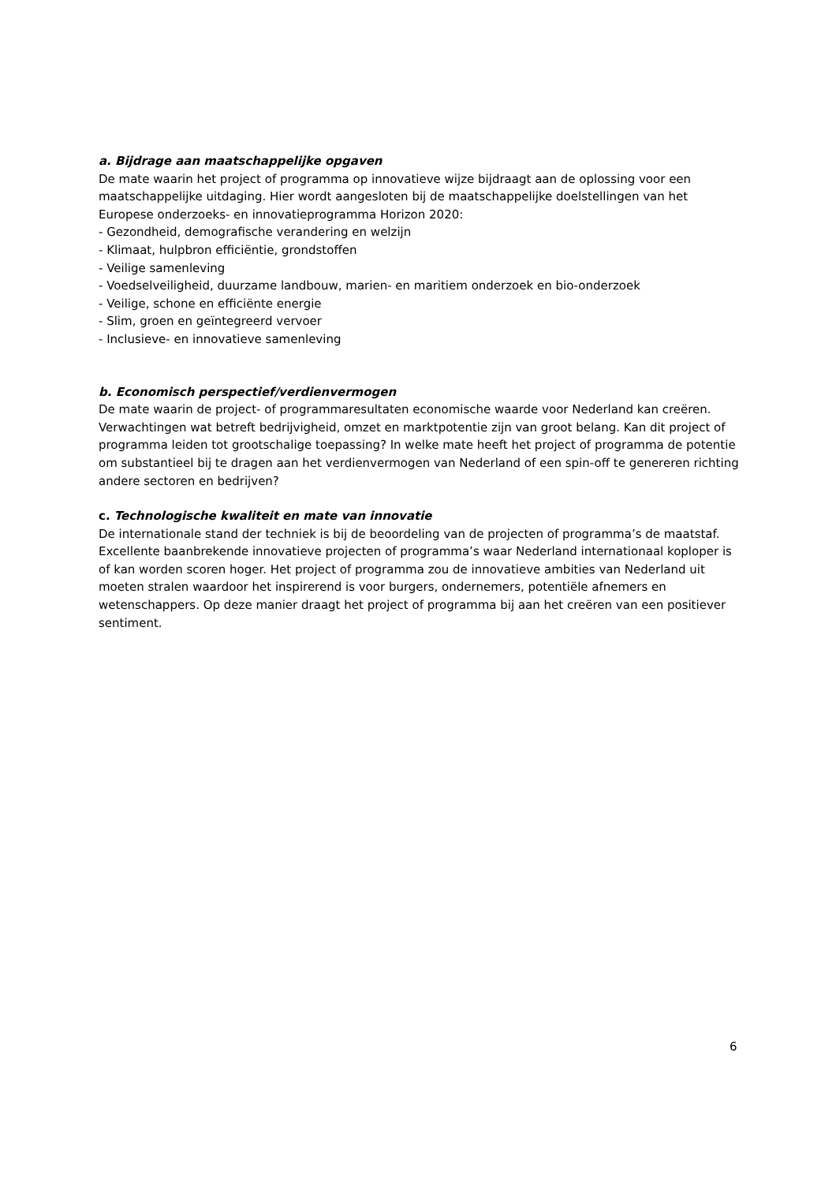a. Bijdrage aan maatschappelijke opgaven
De mate waarin het project of programma op innovatieve wijze bijdraagt aan de oplossing voor een maatschappelijke uitdaging. Hier wordt aangesloten bij de maatschappelijke doelstellingen van het Europese onderzoeks- en innovatieprogramma Horizon 2020:
- Gezondheid, demografische verandering en welzijn
- Klimaat, hulpbron efficiëntie, grondstoffen
- Veilige samenleving
- Voedselveiligheid, duurzame landbouw, marien- en maritiem onderzoek en bio-onderzoek
- Veilige, schone en efficiënte energie
- Slim, groen en geïntegreerd vervoer
- Inclusieve- en innovatieve samenleving
b. Economisch perspectief/verdienvermogen
De mate waarin de project- of programmaresultaten economische waarde voor Nederland kan creëren. Verwachtingen wat betreft bedrijvigheid, omzet en marktpotentie zijn van groot belang. Kan dit project of programma leiden tot grootschalige toepassing? In welke mate heeft het project of programma de potentie om substantieel bij te dragen aan het verdienvermogen van Nederland of een spin-off te genereren richting andere sectoren en bedrijven?
c. Technologische kwaliteit en mate van innovatie
De internationale stand der techniek is bij de beoordeling van de projecten of programma’s de maatstaf. Excellente baanbrekende innovatieve projecten of programma’s waar Nederland internationaal koploper is of kan worden scoren hoger. Het project of programma zou de innovatieve ambities van Nederland uit moeten stralen waardoor het inspirerend is voor burgers, ondernemers, potentiële afnemers en wetenschappers. Op deze manier draagt het project of programma bij aan het creëren van een positiever sentiment.
6